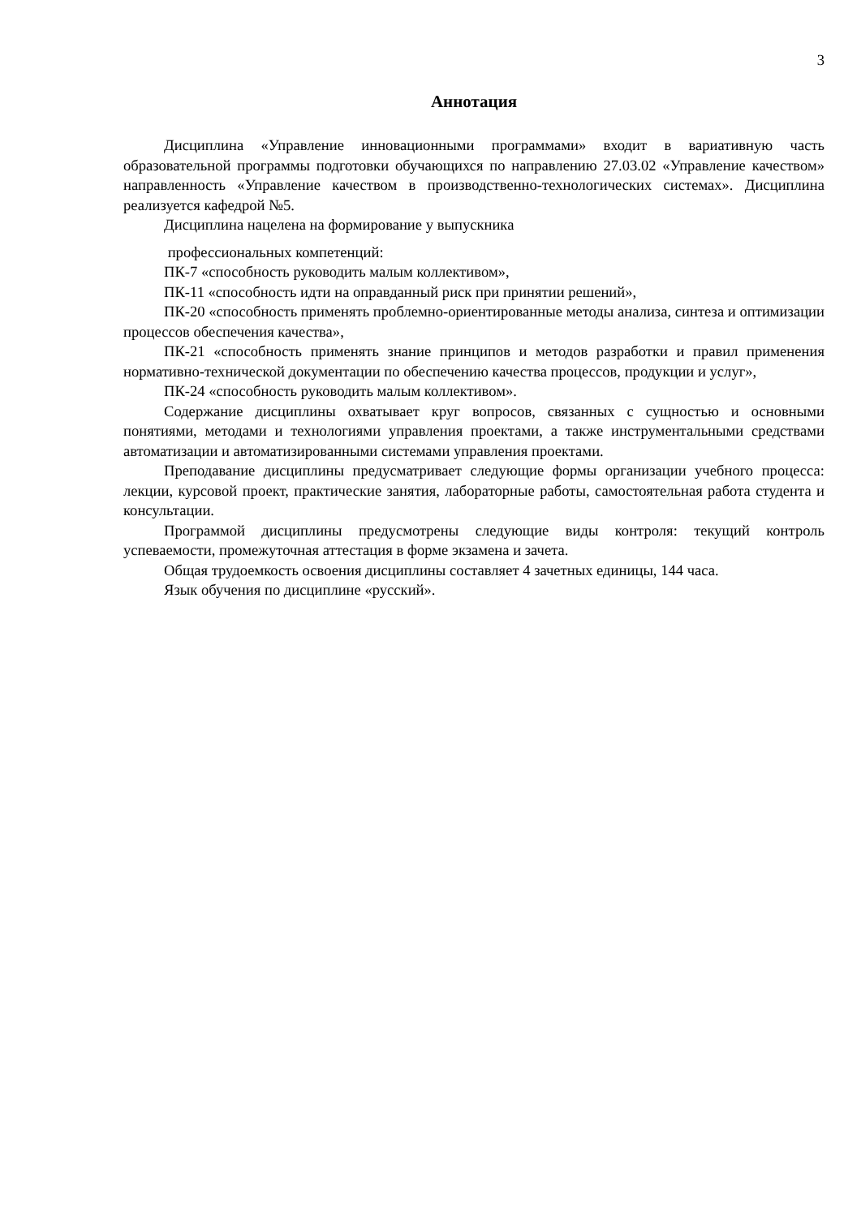3
Аннотация
Дисциплина «Управление инновационными программами» входит в вариативную часть образовательной программы подготовки обучающихся по направлению 27.03.02 «Управление качеством» направленность «Управление качеством в производственно-технологических системах». Дисциплина реализуется кафедрой №5.
Дисциплина нацелена на формирование у выпускника
профессиональных компетенций:
ПК-7 «способность руководить малым коллективом»,
ПК-11 «способность идти на оправданный риск при принятии решений»,
ПК-20 «способность применять проблемно-ориентированные методы анализа, синтеза и оптимизации процессов обеспечения качества»,
ПК-21 «способность применять знание принципов и методов разработки и правил применения нормативно-технической документации по обеспечению качества процессов, продукции и услуг»,
ПК-24 «способность руководить малым коллективом».
Содержание дисциплины охватывает круг вопросов, связанных с сущностью и основными понятиями, методами и технологиями управления проектами, а также инструментальными средствами автоматизации и автоматизированными системами управления проектами.
Преподавание дисциплины предусматривает следующие формы организации учебного процесса: лекции, курсовой проект, практические занятия, лабораторные работы, самостоятельная работа студента и консультации.
Программой дисциплины предусмотрены следующие виды контроля: текущий контроль успеваемости, промежуточная аттестация в форме экзамена и зачета.
Общая трудоемкость освоения дисциплины составляет 4 зачетных единицы, 144 часа.
Язык обучения по дисциплине «русский».